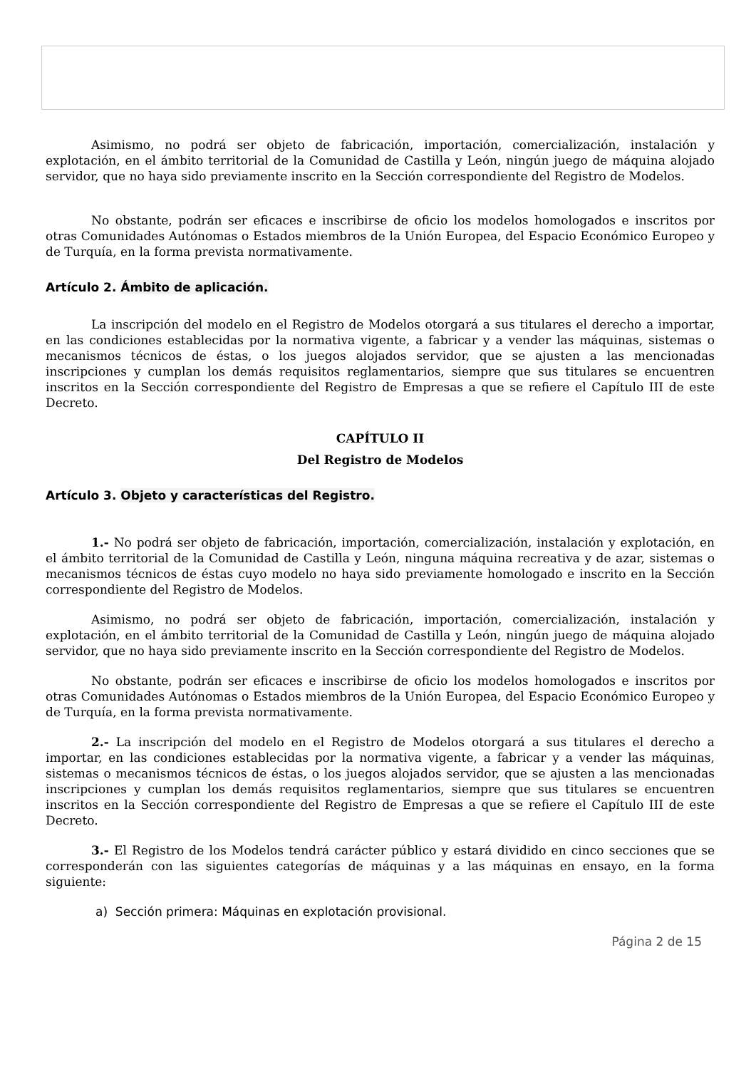Asimismo, no podrá ser objeto de fabricación, importación, comercialización, instalación y explotación, en el ámbito territorial de la Comunidad de Castilla y León, ningún juego de máquina alojado servidor, que no haya sido previamente inscrito en la Sección correspondiente del Registro de Modelos.
No obstante, podrán ser eficaces e inscribirse de oficio los modelos homologados e inscritos por otras Comunidades Autónomas o Estados miembros de la Unión Europea, del Espacio Económico Europeo y de Turquía, en la forma prevista normativamente.
Artículo 2. Ámbito de aplicación.
La inscripción del modelo en el Registro de Modelos otorgará a sus titulares el derecho a importar, en las condiciones establecidas por la normativa vigente, a fabricar y a vender las máquinas, sistemas o mecanismos técnicos de éstas, o los juegos alojados servidor, que se ajusten a las mencionadas inscripciones y cumplan los demás requisitos reglamentarios, siempre que sus titulares se encuentren inscritos en la Sección correspondiente del Registro de Empresas a que se refiere el Capítulo III de este Decreto.
CAPÍTULO II
Del Registro de Modelos
Artículo 3. Objeto y características del Registro.
1.- No podrá ser objeto de fabricación, importación, comercialización, instalación y explotación, en el ámbito territorial de la Comunidad de Castilla y León, ninguna máquina recreativa y de azar, sistemas o mecanismos técnicos de éstas cuyo modelo no haya sido previamente homologado e inscrito en la Sección correspondiente del Registro de Modelos.
Asimismo, no podrá ser objeto de fabricación, importación, comercialización, instalación y explotación, en el ámbito territorial de la Comunidad de Castilla y León, ningún juego de máquina alojado servidor, que no haya sido previamente inscrito en la Sección correspondiente del Registro de Modelos.
No obstante, podrán ser eficaces e inscribirse de oficio los modelos homologados e inscritos por otras Comunidades Autónomas o Estados miembros de la Unión Europea, del Espacio Económico Europeo y de Turquía, en la forma prevista normativamente.
2.- La inscripción del modelo en el Registro de Modelos otorgará a sus titulares el derecho a importar, en las condiciones establecidas por la normativa vigente, a fabricar y a vender las máquinas, sistemas o mecanismos técnicos de éstas, o los juegos alojados servidor, que se ajusten a las mencionadas inscripciones y cumplan los demás requisitos reglamentarios, siempre que sus titulares se encuentren inscritos en la Sección correspondiente del Registro de Empresas a que se refiere el Capítulo III de este Decreto.
3.- El Registro de los Modelos tendrá carácter público y estará dividido en cinco secciones que se corresponderán con las siguientes categorías de máquinas y a las máquinas en ensayo, en la forma siguiente:
a) Sección primera: Máquinas en explotación provisional.
Página 2 de 15